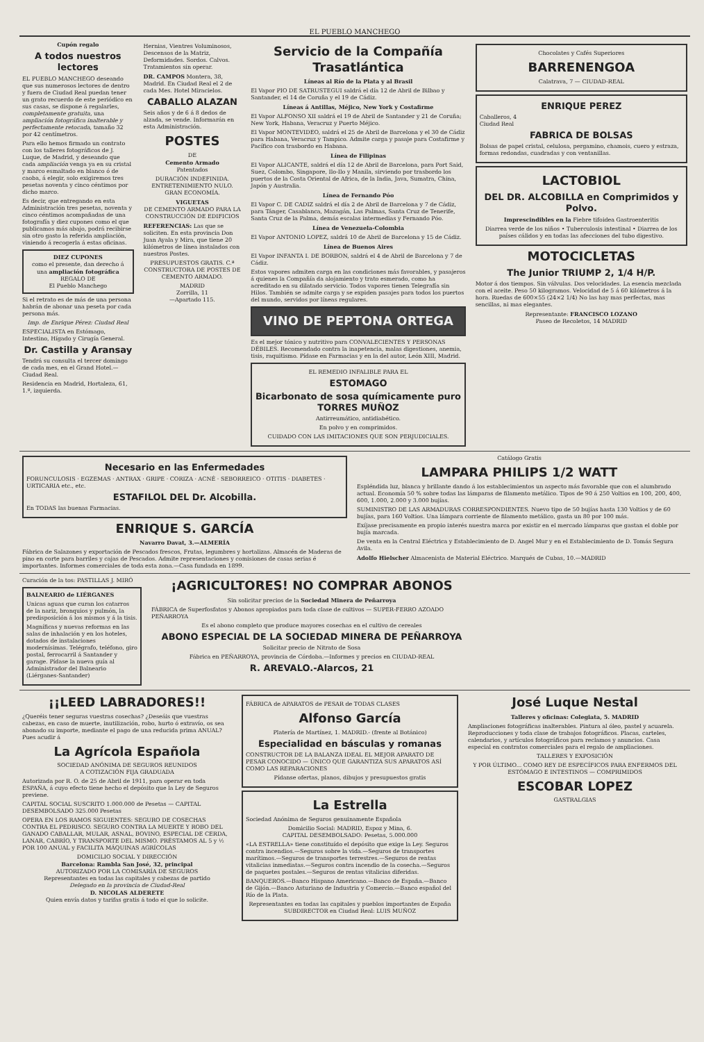EL PUEBLO MANCHEGO
Cupón regalo
A todos nuestros lectores
EL PUEBLO MANCHEGO deseando que sus numerosos lectores de dentro y fuera de Ciudad Real puedan tener un grato recuerdo de este periódico en sus casas, se dispone á regalarles, completamente gratuita, una ampliación fotográfica inalterable y perfectamente retocada, tamaño 32 por 42 centímetros.
Para ello hemos firmado un contrato con los talleres fotográficos de J. Luque, de Madrid, y deseando que cada ampliación venga ya en su cristal y marco esmaltado en blanco ó de caoba, á elegir, solo exigiremos tres pesetas noventa y cinco céntimos por dicho marco.
Es decir, que entregando en esta Administración tres pesetas, noventa y cinco céntimos acompañadas de una fotografía y diez cupones como el que publicamos más abajo, podrá recibirse sin otro gasto la referida ampliación, viniendo á recogerla á estas oficinas.
DIEZ CUPONES
como el presente, dan derecho á una ampliación fotográfica
REGALO DE
El Pueblo Manchego
Si el retrato es de más de una persona habrán de abonar una peseta por cada persona más.
Imp. de Enrique Pérez: Ciudad Real
ESPECIALISTA en Estómago, Intestino, Hígado y Cirugía General.
Dr. Castilla y Aransay
Tendrá su consulta el tercer domingo de cada mes, en el Grand Hotel.—Ciudad Real.
Residencia en Madrid, Hortaleza, 61, 1.º, izquierda.
Hernias, Vientres Voluminosos, Descensos de la Matriz, Deformidades. Sordos. Calvos. Tratamientos sin operar.
DR. CAMPOS Montera, 38, Madrid. En Ciudad Real el 2 de cada Mes. Hotel Miracielos.
CABALLO ALAZAN
Seis años y de 6 á 8 dedos de alzada, se vende. Informarán en esta Administración.
POSTES
DE
Cemento Armado
Patentados
DURACIÓN INDEFINIDA. ENTRETENIMIENTO NULO. GRAN ECONOMÍA.
VIGUETAS
DE CEMENTO ARMADO PARA LA CONSTRUCCIÓN DE EDIFICIOS
REFERENCIAS: Las que se soliciten. En esta provincia Don Juan Ayala y Mira, que tiene 20 kilómetros de línea instalados con nuestros Postes.
PRESUPUESTOS GRATIS. C.ª CONSTRUCTORA DE POSTES DE CEMENTO ARMADO.
MADRID
Zorrilla, 11
—Apartado 115.
Servicio de la Compañía Trasatlántica
Líneas al Río de la Plata y al Brasil
El Vapor PIO DE SATRUSTEGUI saldrá el día 12 de Abril de Bilbao y Santander, el 14 de Coruña y el 19 de Cádiz.
Líneas á Antillas, Méjico, New York y Costafirme
El Vapor ALFONSO XII saldrá el 19 de Abril de Santander y 21 de Coruña; New York, Habana, Veracruz y Puerto Méjico.
El Vapor MONTEVIDEO, saldrá el 25 de Abril de Barcelona y el 30 de Cádiz para Habana, Veracruz y Tampico. Admite carga y pasaje para Costafirme y Pacífico con trasbordo en Habana.
Línea de Filipinas
El Vapor ALICANTE, saldrá el día 12 de Abril de Barcelona, para Port Said, Suez, Colombo, Singapore, Ilo-Ilo y Manila, sirviendo por trasbordo los puertos de la Costa Oriental de Africa, de la India, Java, Sumatra, China, Japón y Australia.
Línea de Fernando Póo
El Vapor C. DE CADIZ saldrá el día 2 de Abril de Barcelona y 7 de Cádiz, para Tánger, Casablanca, Mazagán, Las Palmas, Santa Cruz de Tenerife, Santa Cruz de la Palma, demás escalas intermedias y Fernando Póo.
Línea de Venezuela-Colombia
El Vapor ANTONIO LOPEZ, saldrá 10 de Abril de Barcelona y 15 de Cádiz.
Línea de Buenos Aires
El Vapor INFANTA I. DE BORBON, saldrá el 4 de Abril de Barcelona y 7 de Cádiz.
Estos vapores admiten carga en las condiciones más favorables, y pasajeros á quienes la Compañía da alojamiento y trato esmerado, como ha acreditado en su dilatado servicio. Todos vapores tienen Telegrafía sin Hilos. También se admite carga y se expiden pasajes para todos los puertos del mundo, servidos por líneas regulares.
VINO DE PEPTONA ORTEGA
Es el mejor tónico y nutritivo para CONVALECIENTES Y PERSONAS DÉBILES. Recomendado contra la inapetencia, malas digestiones, anemia, tisis, raquitismo. Pídase en Farmacias y en la del autor, León XIII, Madrid.
EL REMEDIO INFALIBLE PARA EL
ESTOMAGO
Bicarbonato de sosa químicamente puro TORRES MUÑOZ
Antirreumático, antidiabético.
En polvo y en comprimidos.
CUIDADO CON LAS IMITACIONES QUE SON PERJUDICIALES.
Chocolates y Cafés Superiores
BARRENENGOA
Calatrava, 7 — CIUDAD-REAL
ENRIQUE PEREZ
Caballeros, 4
Ciudad Real
FABRICA DE BOLSAS
Bolsas de papel cristal, celulosa, pergamino, chamois, cuero y estraza, formas redondas, cuadradas y con ventanillas.
LACTOBIOL
DEL DR. ALCOBILLA en Comprimidos y Polvo.
Imprescindibles en la Fiebre tifoidea Gastroenteritis
Diarrea verde de los niños • Tuberculosis intestinal • Diarrea de los países cálidos y en todas las afecciones del tubo digestivo.
MOTOCICLETAS
The Junior TRIUMP 2, 1/4 H/P.
Motor á dos tiempos. Sin válvulas. Dos velocidades. La esencia mezclada con el aceite. Peso 50 kilogramos. Velocidad de 5 á 60 kilómetros á la hora. Ruedas de 600×55 (24×2 1/4) No las hay mas perfectas, mas sencillas, ni mas elegantes.
Representante: FRANCISCO LOZANO
Paseo de Recoletos, 14 MADRID
Necesario en las Enfermedades
FORUNCULOSIS · EGZEMAS · ANTRAX · GRIPE · CORIZA · ACNÉ · SEBORREICO · OTITIS · DIABETES · URTICARIA etc., etc.
ESTAFILOL DEL Dr. Alcobilla.
En TODAS las buenas Farmacias.
ENRIQUE S. GARCÍA
Navarro Davat, 3.—ALMERÍA
Fábrica de Salazones y exportación de Pescados frescos, Frutas, legumbres y hortalizas. Almacén de Maderas de pino en corte para barriles y cajas de Pescados. Admite representaciones y comisiones de casas serias é importantes. Informes comerciales de toda esta zona.—Casa fundada en 1899.
Catálogo Gratis
LAMPARA PHILIPS 1/2 WATT
Espléndida luz, blanca y brillante dando á los establecimientos un aspecto más favorable que con el alumbrado actual. Economía 50 % sobre todas las lámparas de filamento metálico. Tipos de 90 á 250 Voltios en 100, 200, 400, 600, 1.000, 2.000 y 3.000 bujías.
SUMINISTRO DE LAS ARMADURAS CORRESPONDIENTES. Nuevo tipo de 50 bujías hasta 130 Voltios y de 60 bujías, para 160 Voltios. Una lámpara corriente de filamento metálico, gasta un 80 por 100 más.
Exíjase precisamente en propio interés nuestra marca por existir en el mercado lámparas que gastan el doble por bujía marcada.
De venta en la Central Eléctrica y Establecimiento de D. Angel Mur y en el Establecimiento de D. Tomás Segura Avila.
Adolfo Hielscher Almacenista de Material Eléctrico. Marqués de Cubas, 10.—MADRID
Curación de la tos: PASTILLAS J. MIRÓ
BALNEARIO de LIÉRGANES
Unicas aguas que curan los catarros de la nariz, bronquios y pulmón, la predisposición á los mismos y á la tisis.
Magníficas y nuevas reformas en las salas de inhalación y en los hoteles, dotados de instalaciones modernísimas. Telégrafo, teléfono, giro postal, ferrocarril á Santander y garage. Pídase la nueva guía al Administrador del Balneario (Liérganes-Santander)
¡AGRICULTORES! NO COMPRAR ABONOS
Sin solicitar precios de la Sociedad Minera de Peñarroya
FÁBRICA de Superfosfatos y Abonos apropiados para toda clase de cultivos — SUPER-FERRO AZOADO PEÑARROYA
Es el abono completo que produce mayores cosechas en el cultivo de cereales
ABONO ESPECIAL DE LA SOCIEDAD MINERA DE PEÑARROYA
Solicitar precio de Nitrato de Sosa
Fábrica en PEÑARROYA, provincia de Córdoba.—Informes y precios en CIUDAD-REAL
R. AREVALO.-Alarcos, 21
¡¡LEED LABRADORES!!
¿Queréis tener seguras vuestras cosechas? ¿Deseáis que vuestras cabezas, en caso de muerte, inutilización, robo, hurto ó extravío, os sea abonado su importe, mediante el pago de una reducida prima ANUAL? Pues acudir á
La Agrícola Española
SOCIEDAD ANÓNIMA DE SEGUROS REUNIDOS
A COTIZACIÓN FIJA GRADUADA
Autorizada por R. O. de 25 de Abril de 1911, para operar en toda ESPAÑA, á cuyo efecto tiene hecho el depósito que la Ley de Seguros previene.
CAPITAL SOCIAL SUSCRITO 1.000.000 de Pesetas — CAPITAL DESEMBOLSADO 325.000 Pesetas
OPERA EN LOS RAMOS SIGUIENTES: SEGURO DE COSECHAS CONTRA EL PEDRISCO. SEGURO CONTRA LA MUERTE Y ROBO DEL GANADO CABALLAR, MULAR, ASNAL, BOVINO, ESPECIAL DE CERDA, LANAR, CABRÍO, Y TRANSPORTE DEL MISMO. PRÉSTAMOS AL 5 y ½ POR 100 ANUAL y FACILITA MÁQUINAS AGRÍCOLAS
DOMICILIO SOCIAL Y DIRECCIÓN
Barcelona: Rambla San José, 32, principal
AUTORIZADO POR LA COMISARÍA DE SEGUROS
Representantes en todas las capitales y cabezas de partido
Delegado en la provincia de Ciudad-Real
D. NICOLAS ALDERETE
Quien envía datos y tarifas gratis á todo el que lo solicite.
FÁBRICA de APARATOS de PESAR de TODAS CLASES
Alfonso García
Platería de Martínez, 1. MADRID.- (frente al Botánico)
Especialidad en básculas y romanas
CONSTRUCTOR DE LA BALANZA IDEAL EL MEJOR APARATO DE PESAR CONOCIDO — ÚNICO QUE GARANTIZA SUS APARATOS ASÍ COMO LAS REPARACIONES
Pídanse ofertas, planos, dibujos y presupuestos gratis
La Estrella
Sociedad Anónima de Seguros genuinamente Española
Domicilio Social: MADRID, Espoz y Mina, 6.
CAPITAL DESEMBOLSADO: Pesetas, 5.000.000
«LA ESTRELLA» tiene constituído el depósito que exige la Ley. Seguros contra incendios.—Seguros sobre la vida.—Seguros de transportes marítimos.—Seguros de transportes terrestres.—Seguros de rentas vitalicias inmediatas.—Seguros contra incendio de la cosecha.—Seguros de paquetes postales.—Seguros de rentas vitalicias diferidas.
BANQUEROS.—Banco Hispano Americano.—Banco de España.—Banco de Gijón.—Banco Asturiano de Industria y Comercio.—Banco español del Río de la Plata.
Representantes en todas las capitales y pueblos importantes de España
SUBDIRECTOR en Ciudad Real: LUIS MUÑOZ
José Luque Nestal
Talleres y oficinas: Colegiata, 5. MADRID
Ampliaciones fotográficas inalterables. Pintura al óleo, pastel y acuarela. Reproducciones y toda clase de trabajos fotográficos. Placas, carteles, calendarios, y artículos fotográficos para reclamos y anuncios. Casa especial en contratos comerciales para el regalo de ampliaciones.
TALLERES Y EXPOSICIÓN
Y POR ÚLTIMO... COMO REY DE ESPECÍFICOS PARA ENFERMOS DEL ESTÓMAGO E INTESTINOS — COMPRIMIDOS
ESCOBAR LOPEZ
GASTRALGIAS